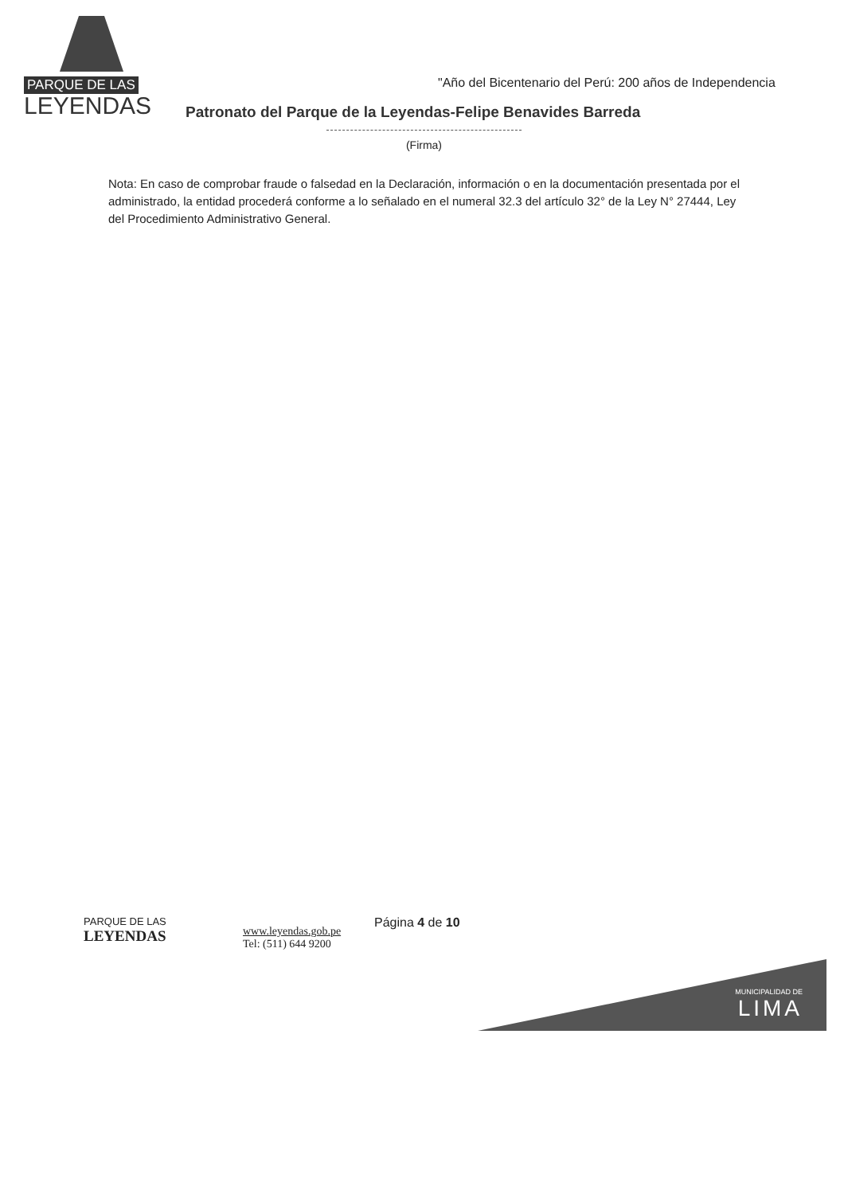PARQUE DE LAS
LEYENDAS
"Año del Bicentenario del Perú: 200 años de Independencia
Patronato del Parque de la Leyendas-Felipe Benavides Barreda
(Firma)
Nota: En caso de comprobar fraude o falsedad en la Declaración, información o en la documentación presentada por el administrado, la entidad procederá conforme a lo señalado en el numeral 32.3 del artículo 32° de la Ley N° 27444, Ley del Procedimiento Administrativo General.
PARQUE DE LAS
LEYENDAS
www.leyendas.gob.pe
Tel: (511) 644 9200
Página 4 de 10
MUNICIPALIDAD DE
LIMA